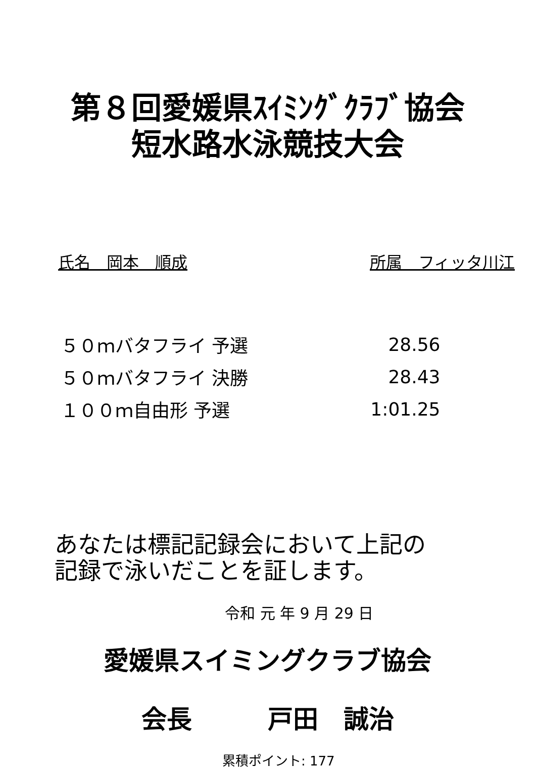第８回愛媛県ｽｲﾐﾝｸﾞｸﾗﾌﾞ協会
短水路水泳競技大会
氏名　岡本　順成 所属　フィッタ川江
| ５０ｍバタフライ 予選 | 28.56 |
| ５０ｍバタフライ 決勝 | 28.43 |
| １００ｍ自由形 予選 | 1:01.25 |
あなたは標記記録会において上記の
記録で泳いだことを証します。
令和 元 年 9 月 29 日
愛媛県スイミングクラブ協会
会長　　　戸田　誠治
累積ポイント: 177